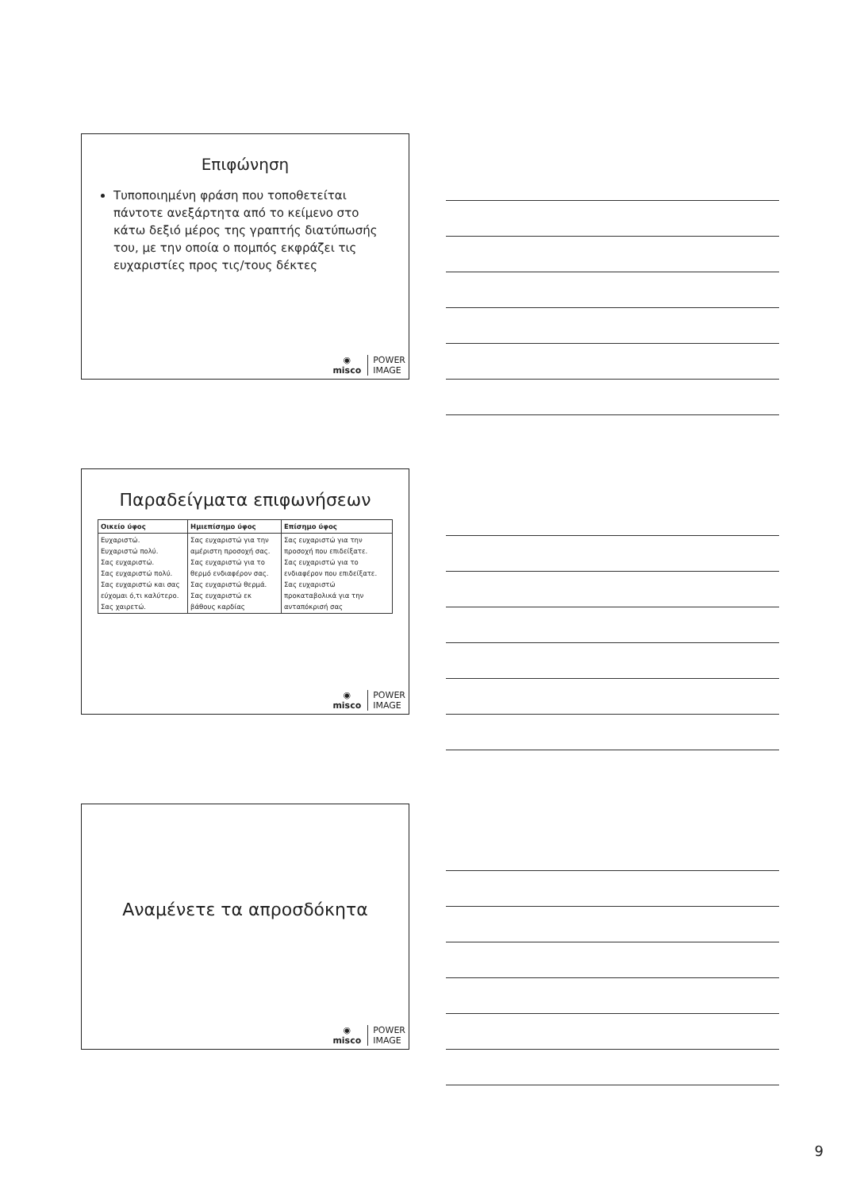Επιφώνηση
Τυποποιημένη φράση που τοποθετείται πάντοτε ανεξάρτητα από το κείμενο στο κάτω δεξιό μέρος της γραπτής διατύπωσής του, με την οποία ο πομπός εκφράζει τις ευχαριστίες προς τις/τους δέκτες
◉
misco
POWER
IMAGE
Παραδείγματα επιφωνήσεων
| Οικείο ύφος | Ημιεπίσημο ύφος | Επίσημο ύφος |
| --- | --- | --- |
| Ευχαριστώ. Ευχαριστώ πολύ. Σας ευχαριστώ. Σας ευχαριστώ πολύ. Σας ευχαριστώ και σας εύχομαι ό,τι καλύτερο. Σας χαιρετώ. | Σας ευχαριστώ για την αμέριστη προσοχή σας. Σας ευχαριστώ για το θερμό ενδιαφέρον σας. Σας ευχαριστώ θερμά. Σας ευχαριστώ εκ βάθους καρδίας | Σας ευχαριστώ για την προσοχή που επιδείξατε. Σας ευχαριστώ για το ενδιαφέρον που επιδείξατε. Σας ευχαριστώ προκαταβολικά για την ανταπόκρισή σας |
◉
misco
POWER
IMAGE
Αναμένετε τα απροσδόκητα
◉
misco
POWER
IMAGE
9